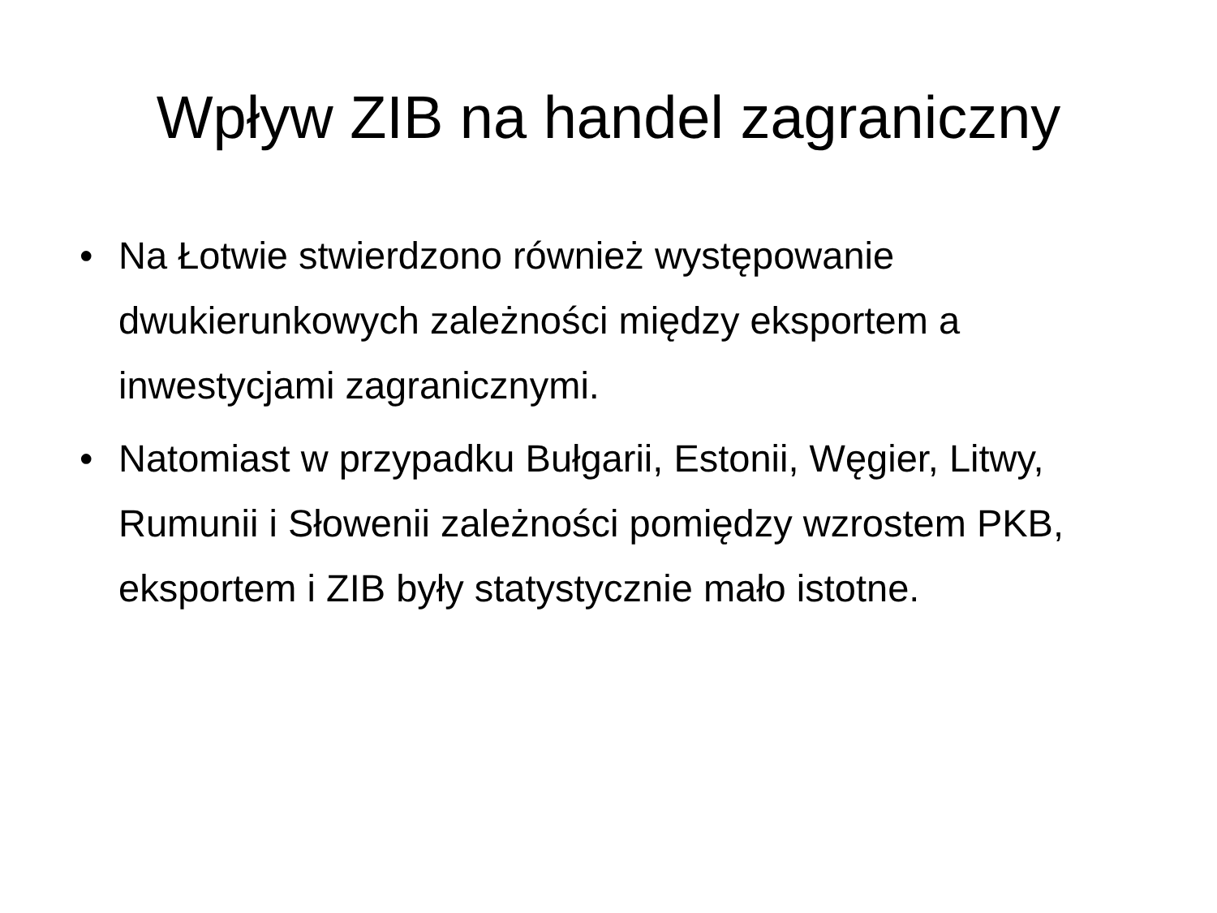Wpływ ZIB na handel zagraniczny
• Na Łotwie stwierdzono również występowanie dwukierunkowych zależności między eksportem a inwestycjami zagranicznymi.
• Natomiast w przypadku Bułgarii, Estonii, Węgier, Litwy, Rumunii i Słowenii zależności pomiędzy wzrostem PKB, eksportem i ZIB były statystycznie mało istotne.